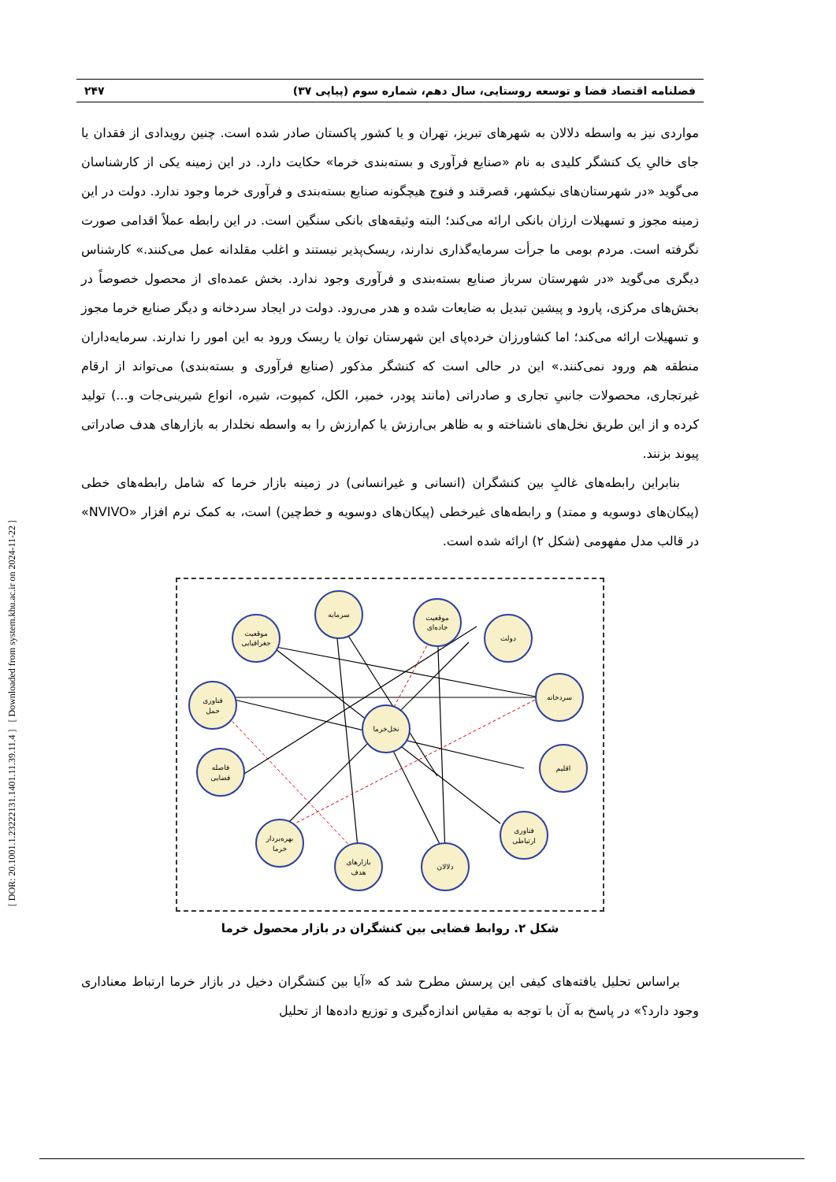[ DOR: 20.1001.1.23222131.1401.11.39.11.4 ] [ Downloaded from system.khu.ac.ir on 2024-11-22 ]
فصلنامه اقتصاد فضا و توسعه روستایی، سال دهم، شماره سوم (پیاپی ۳۷) ۲۴۷
مواردی نیز به واسطه دلالان به شهرهای تبریز، تهران و یا کشور پاکستان صادر شده است. چنین رویدادی از فقدان یا جای خالیِ یک کنشگر کلیدی به نام «صنایع فرآوری و بسته‌بندی خرما» حکایت دارد. در این زمینه یکی از کارشناسان می‌گوید «در شهرستان‌های نیکشهر، قصرقند و فنوج هیچگونه صنایع بسته‌بندی و فرآوری خرما وجود ندارد. دولت در این زمینه مجوز و تسهیلات ارزان بانکی ارائه می‌کند؛ البته وثیقه‌های بانکی سنگین است. در این رابطه عملاً اقدامی صورت نگرفته است. مردم بومی ما جرأت سرمایه‌گذاری ندارند، ریسک‌پذیر نیستند و اغلب مقلدانه عمل می‌کنند.» کارشناس دیگری می‌گوید «در شهرستان سرباز صنایع بسته‌بندی و فرآوری وجود ندارد. بخش عمده‌ای از محصول خصوصاً در بخش‌های مرکزی، پارود و پیشین تبدیل به ضایعات شده و هدر می‌رود. دولت در ایجاد سردخانه و دیگر صنایع خرما مجوز و تسهیلات ارائه می‌کند؛ اما کشاورزان خرده‌پای این شهرستان توان یا ریسک ورود به این امور را ندارند. سرمایه‌داران منطقه هم ورود نمی‌کنند.» این در حالی است که کنشگر مذکور (صنایع فرآوری و بسته‌بندی) می‌تواند از ارقام غیرتجاری، محصولات جانبیِ تجاری و صادراتی (مانند پودر، خمیر، الکل، کمپوت، شیره، انواع شیرینی‌جات و...) تولید کرده و از این طریق نخل‌های ناشناخته و به ظاهر بی‌ارزش یا کم‌ارزش را به واسطه نخلدار به بازارهای هدف صادراتی پیوند بزنند.
بنابراین رابطه‌های غالبِ بین کنشگران (انسانی و غیرانسانی) در زمینه بازار خرما که شامل رابطه‌های خطی (پیکان‌های دوسویه و ممتد) و رابطه‌های غیرخطی (پیکان‌های دوسویه و خط‌چین) است، به کمک نرم افزار «NVIVO» در قالب مدل مفهومی (شکل ۲) ارائه شده است.
سرمایه
موقعیت
جاده‌ای
دولت
موقعیت
جغرافیایی
فناوری
حمل
سردخانه
نخل‌خرما
اقلیم
فاصله
فضایی
فناوری
ارتباطی
بهره‌بردار
خرما
بازارهای
هدف
دلالان
شکل ۲. روابط فضایی بین کنشگران در بازار محصول خرما
براساس تحلیل یافته‌های کیفی این پرسش مطرح شد که «آیا بین کنشگران دخیل در بازار خرما ارتباط معناداری وجود دارد؟» در پاسخ به آن با توجه به مقیاس اندازه‌گیری و توزیع داده‌ها از تحلیل